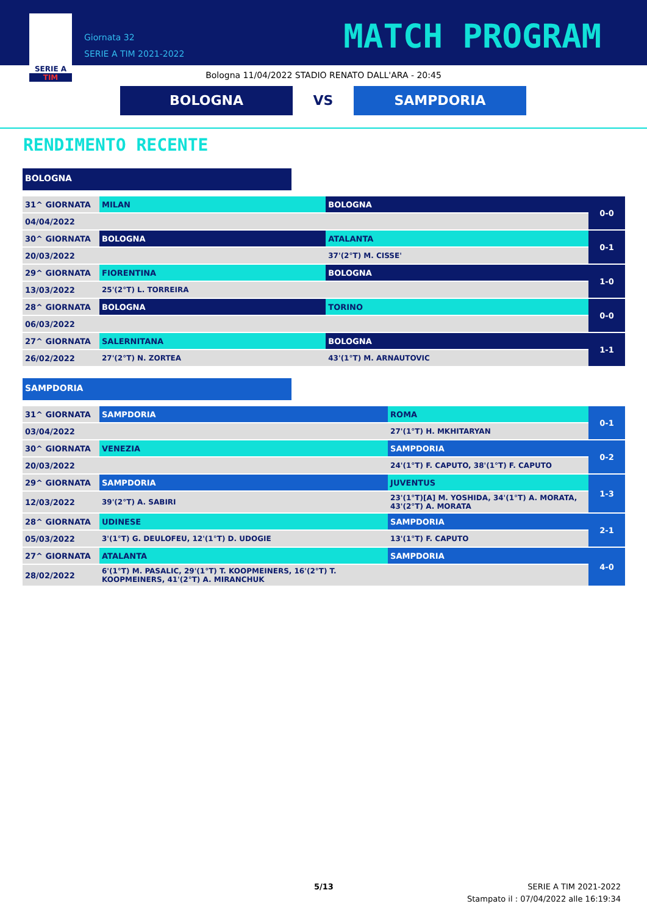SERIE A
TIM
Giornata 32
SERIE A TIM 2021-2022
MATCH PROGRAM
Bologna 11/04/2022 STADIO RENATO DALL'ARA - 20:45
BOLOGNA VS SAMPDORIA
RENDIMENTO RECENTE
BOLOGNA
| 31^ GIORNATA | MILAN | BOLOGNA | 0-0 |
| 04/04/2022 | | | |
| 30^ GIORNATA | BOLOGNA | ATALANTA | 0-1 |
| 20/03/2022 | | 37'(2°T) M. CISSE' | |
| 29^ GIORNATA | FIORENTINA | BOLOGNA | 1-0 |
| 13/03/2022 | 25'(2°T) L. TORREIRA | | |
| 28^ GIORNATA | BOLOGNA | TORINO | 0-0 |
| 06/03/2022 | | | |
| 27^ GIORNATA | SALERNITANA | BOLOGNA | 1-1 |
| 26/02/2022 | 27'(2°T) N. ZORTEA | 43'(1°T) M. ARNAUTOVIC | |
SAMPDORIA
| 31^ GIORNATA | SAMPDORIA | ROMA | 0-1 |
| 03/04/2022 | | 27'(1°T) H. MKHITARYAN | |
| 30^ GIORNATA | VENEZIA | SAMPDORIA | 0-2 |
| 20/03/2022 | | 24'(1°T) F. CAPUTO, 38'(1°T) F. CAPUTO | |
| 29^ GIORNATA | SAMPDORIA | JUVENTUS | 1-3 |
| 12/03/2022 | 39'(2°T) A. SABIRI | 23'(1°T)[A] M. YOSHIDA, 34'(1°T) A. MORATA, 43'(2°T) A. MORATA | |
| 28^ GIORNATA | UDINESE | SAMPDORIA | 2-1 |
| 05/03/2022 | 3'(1°T) G. DEULOFEU, 12'(1°T) D. UDOGIE | 13'(1°T) F. CAPUTO | |
| 27^ GIORNATA | ATALANTA | SAMPDORIA | 4-0 |
| 28/02/2022 | 6'(1°T) M. PASALIC, 29'(1°T) T. KOOPMEINERS, 16'(2°T) T. KOOPMEINERS, 41'(2°T) A. MIRANCHUK | | |
5/13
SERIE A TIM 2021-2022
Stampato il : 07/04/2022 alle 16:19:34